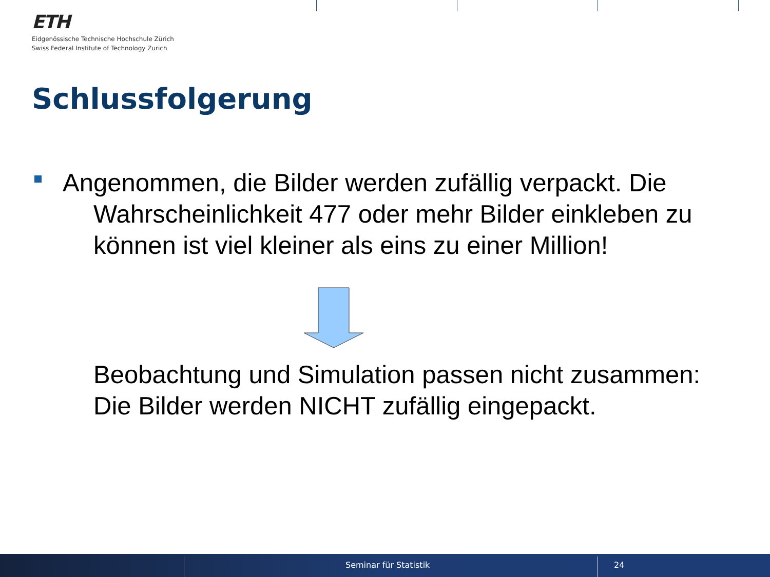ETH
Eidgenössische Technische Hochschule Zürich
Swiss Federal Institute of Technology Zurich
Schlussfolgerung
Angenommen, die Bilder werden zufällig verpackt. Die
Wahrscheinlichkeit 477 oder mehr Bilder einkleben zu
können ist viel kleiner als eins zu einer Million!
Beobachtung und Simulation passen nicht zusammen:
Die Bilder werden NICHT zufällig eingepackt.
Seminar für Statistik 24